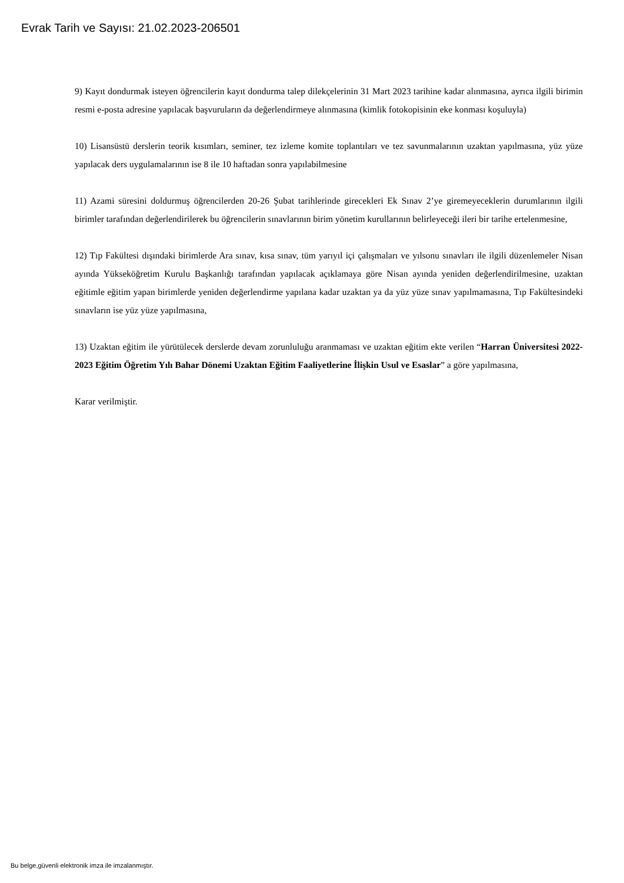Evrak Tarih ve Sayısı: 21.02.2023-206501
9) Kayıt dondurmak isteyen öğrencilerin kayıt dondurma talep dilekçelerinin 31 Mart 2023 tarihine kadar alınmasına, ayrıca ilgili birimin resmi e-posta adresine yapılacak başvuruların da değerlendirmeye alınmasına (kimlik fotokopisinin eke konması koşuluyla)
10) Lisansüstü derslerin teorik kısımları, seminer, tez izleme komite toplantıları ve tez savunmalarının uzaktan yapılmasına, yüz yüze yapılacak ders uygulamalarının ise 8 ile 10 haftadan sonra yapılabilmesine
11) Azami süresini doldurmuş öğrencilerden 20-26 Şubat tarihlerinde girecekleri Ek Sınav 2’ye giremeyeceklerin durumlarının ilgili birimler tarafından değerlendirilerek bu öğrencilerin sınavlarının birim yönetim kurullarının belirleyeceği ileri bir tarihe ertelenmesine,
12) Tıp Fakültesi dışındaki birimlerde Ara sınav, kısa sınav, tüm yarıyıl içi çalışmaları ve yılsonu sınavları ile ilgili düzenlemeler Nisan ayında Yükseköğretim Kurulu Başkanlığı tarafından yapılacak açıklamaya göre Nisan ayında yeniden değerlendirilmesine, uzaktan eğitimle eğitim yapan birimlerde yeniden değerlendirme yapılana kadar uzaktan ya da yüz yüze sınav yapılmamasına, Tıp Fakültesindeki sınavların ise yüz yüze yapılmasına,
13) Uzaktan eğitim ile yürütülecek derslerde devam zorunluluğu aranmaması ve uzaktan eğitim ekte verilen “Harran Üniversitesi 2022-2023 Eğitim Öğretim Yılı Bahar Dönemi Uzaktan Eğitim Faaliyetlerine İlişkin Usul ve Esaslar” a göre yapılmasına,
Karar verilmiştir.
Bu belge,güvenli elektronik imza ile imzalanmıştır.